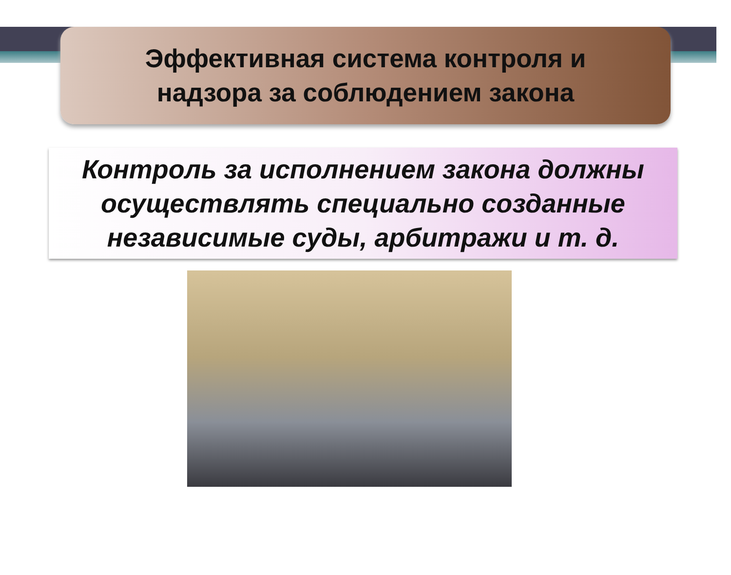Эффективная система контроля и
надзора за соблюдением закона
Контроль за исполнением закона должны
осуществлять специально созданные
независимые суды, арбитражи и т. д.